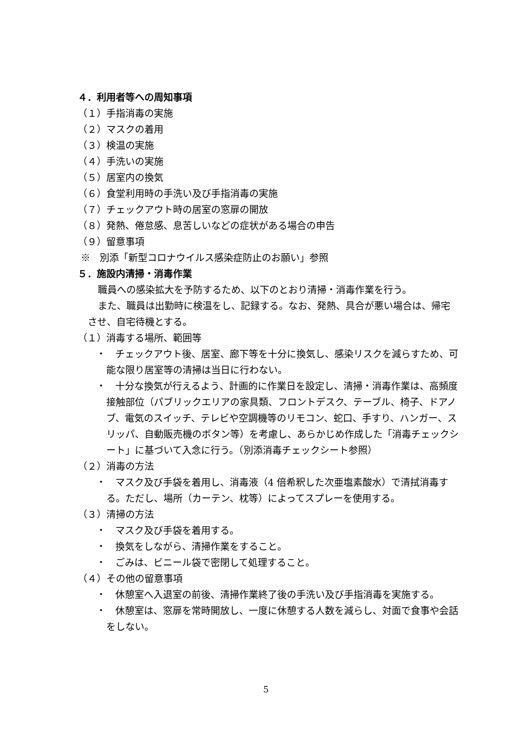４．利用者等への周知事項
（１）手指消毒の実施
（２）マスクの着用
（３）検温の実施
（４）手洗いの実施
（５）居室内の換気
（６）食堂利用時の手洗い及び手指消毒の実施
（７）チェックアウト時の居室の窓扉の開放
（８）発熱、倦怠感、息苦しいなどの症状がある場合の申告
（９）留意事項
※　別添「新型コロナウイルス感染症防止のお願い」参照
５．施設内清掃・消毒作業
職員への感染拡大を予防するため、以下のとおり清掃・消毒作業を行う。
また、職員は出勤時に検温をし、記録する。なお、発熱、具合が悪い場合は、帰宅させ、自宅待機とする。
（１）消毒する場所、範囲等
・　チェックアウト後、居室、廊下等を十分に換気し、感染リスクを減らすため、可能な限り居室等の清掃は当日に行わない。
・　十分な換気が行えるよう、計画的に作業日を設定し、清掃・消毒作業は、高頻度接触部位（パブリックエリアの家具類、フロントデスク、テーブル、椅子、ドアノブ、電気のスイッチ、テレビや空調機等のリモコン、蛇口、手すり、ハンガー、スリッパ、自動販売機のボタン等）を考慮し、あらかじめ作成した「消毒チェックシート」に基づいて入念に行う。（別添消毒チェックシート参照）
（２）消毒の方法
・　マスク及び手袋を着用し、消毒液（4 倍希釈した次亜塩素酸水）で清拭消毒する。ただし、場所（カーテン、枕等）によってスプレーを使用する。
（３）清掃の方法
・　マスク及び手袋を着用する。
・　換気をしながら、清掃作業をすること。
・　ごみは、ビニール袋で密閉して処理すること。
（４）その他の留意事項
・　休憩室へ入退室の前後、清掃作業終了後の手洗い及び手指消毒を実施する。
・　休憩室は、窓扉を常時開放し、一度に休憩する人数を減らし、対面で食事や会話をしない。
5